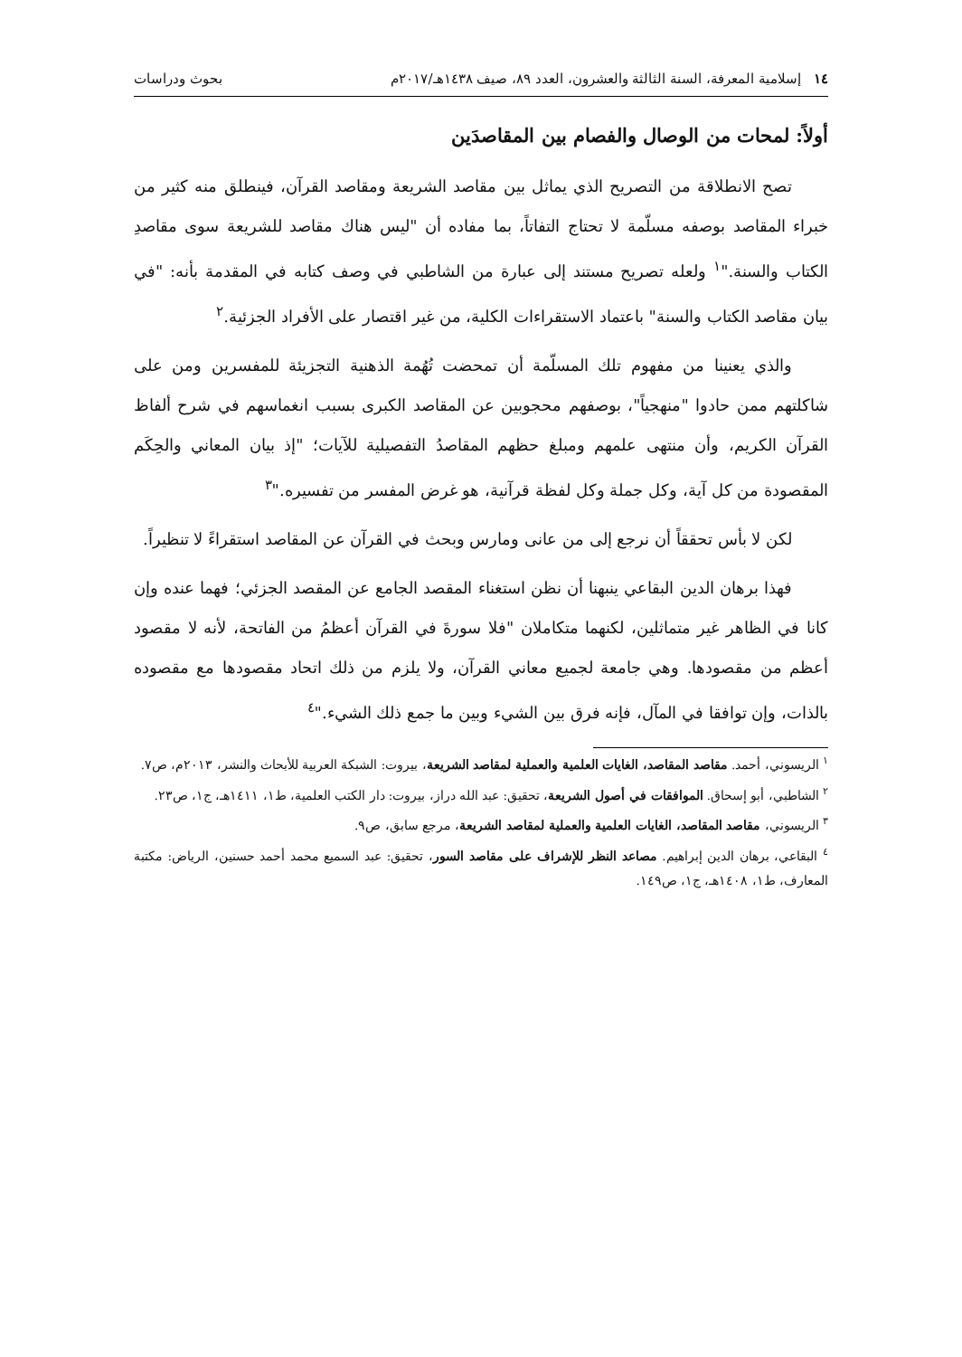١٤ إسلامية المعرفة، السنة الثالثة والعشرون، العدد ٨٩، صيف ١٤٣٨هـ/٢٠١٧م بحوث ودراسات
أولاً: لمحات من الوصال والفصام بين المقاصدَين
تصح الانطلاقة من التصريح الذي يماثل بين مقاصد الشريعة ومقاصد القرآن، فينطلق منه كثير من خبراء المقاصد بوصفه مسلّمة لا تحتاج التفاتاً، بما مفاده أن "ليس هناك مقاصد للشريعة سوى مقاصدِ الكتاب والسنة."<sup>١</sup> ولعله تصريح مستند إلى عبارة من الشاطبي في وصف كتابه في المقدمة بأنه: "في بيان مقاصد الكتاب والسنة" باعتماد الاستقراءات الكلية، من غير اقتصار على الأفراد الجزئية.<sup>٢</sup>
والذي يعنينا من مفهوم تلك المسلّمة أن تمحضت تُهُمة الذهنية التجزيئة للمفسرين ومن على شاكلتهم ممن حادوا "منهجياً"، بوصفهم محجوبين عن المقاصد الكبرى بسبب انغماسهم في شرح ألفاظ القرآن الكريم، وأن منتهى علمهم ومبلغ حظهم المقاصدُ التفصيلية للآيات؛ "إذ بيان المعاني والحِكَم المقصودة من كل آية، وكل جملة وكل لفظة قرآنية، هو غرض المفسر من تفسيره."<sup>٣</sup>
لكن لا بأس تحققاً أن نرجع إلى من عانى ومارس وبحث في القرآن عن المقاصد استقراءً لا تنظيراً.
فهذا برهان الدين البقاعي ينبهنا أن نظن استغناء المقصد الجامع عن المقصد الجزئي؛ فهما عنده وإن كانا في الظاهر غير متماثلين، لكنهما متكاملان "فلا سورةَ في القرآن أعظمُ من الفاتحة، لأنه لا مقصود أعظم من مقصودها. وهي جامعة لجميع معاني القرآن، ولا يلزم من ذلك اتحاد مقصودها مع مقصوده بالذات، وإن توافقا في المآل، فإنه فرق بين الشيء وبين ما جمع ذلك الشيء."<sup>٤</sup>
<sup>١</sup> الريسوني، أحمد. مقاصد المقاصد، الغايات العلمية والعملية لمقاصد الشريعة، بيروت: الشبكة العربية للأبحاث والنشر، ٢٠١٣م، ص٧.
<sup>٢</sup> الشاطبي، أبو إسحاق. الموافقات في أصول الشريعة، تحقيق: عبد الله دراز، بيروت: دار الكتب العلمية، ط١، ١٤١١هـ، ج١، ص٢٣.
<sup>٣</sup> الريسوني، مقاصد المقاصد، الغايات العلمية والعملية لمقاصد الشريعة، مرجع سابق، ص٩.
<sup>٤</sup> البقاعي، برهان الدين إبراهيم. مصاعد النظر للإشراف على مقاصد السور، تحقيق: عبد السميع محمد أحمد حسنين، الرياض: مكتبة المعارف، ط١، ١٤٠٨هـ، ج١، ص١٤٩.